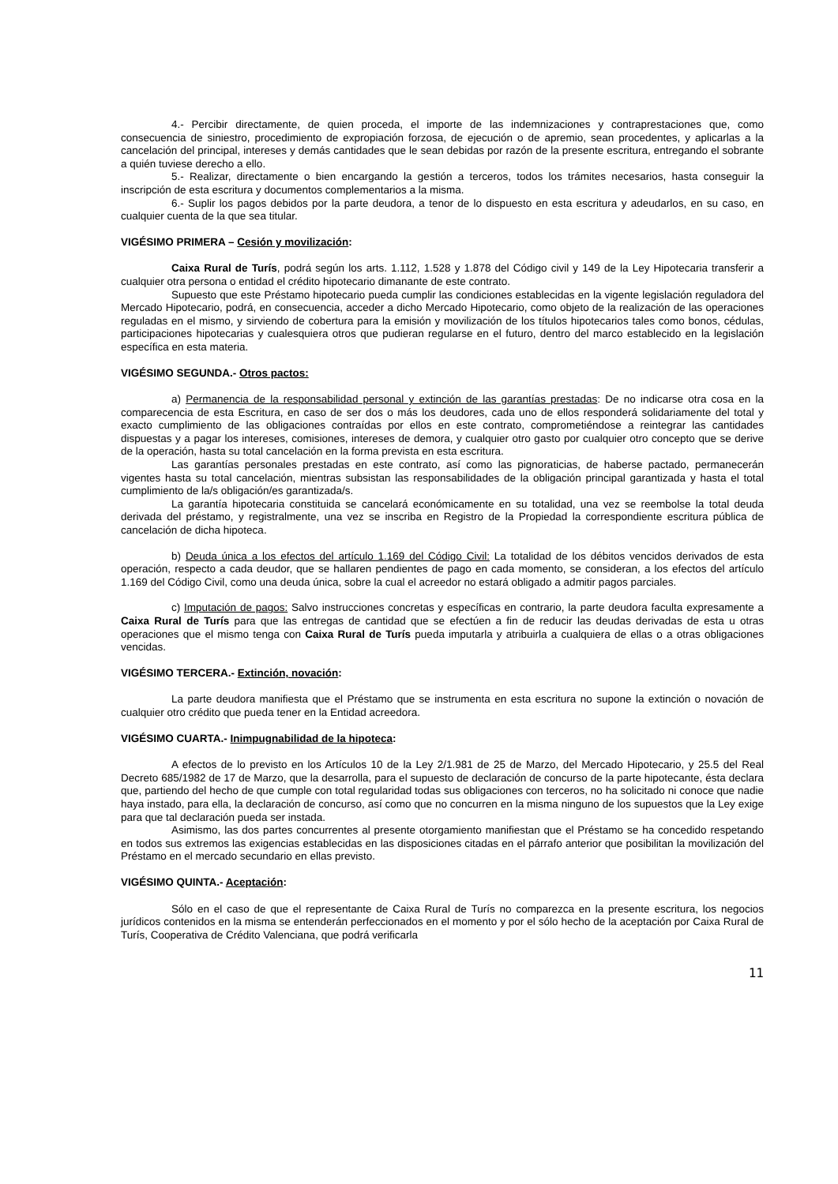4.- Percibir directamente, de quien proceda, el importe de las indemnizaciones y contraprestaciones que, como consecuencia de siniestro, procedimiento de expropiación forzosa, de ejecución o de apremio, sean procedentes, y aplicarlas a la cancelación del principal, intereses y demás cantidades que le sean debidas por razón de la presente escritura, entregando el sobrante a quién tuviese derecho a ello.
5.- Realizar, directamente o bien encargando la gestión a terceros, todos los trámites necesarios, hasta conseguir la inscripción de esta escritura y documentos complementarios a la misma.
6.- Suplir los pagos debidos por la parte deudora, a tenor de lo dispuesto en esta escritura y adeudarlos, en su caso, en cualquier cuenta de la que sea titular.
VIGÉSIMO PRIMERA – Cesión y movilización:
Caixa Rural de Turís, podrá según los arts. 1.112, 1.528 y 1.878 del Código civil y 149 de la Ley Hipotecaria transferir a cualquier otra persona o entidad el crédito hipotecario dimanante de este contrato.
Supuesto que este Préstamo hipotecario pueda cumplir las condiciones establecidas en la vigente legislación reguladora del Mercado Hipotecario, podrá, en consecuencia, acceder a dicho Mercado Hipotecario, como objeto de la realización de las operaciones reguladas en el mismo, y sirviendo de cobertura para la emisión y movilización de los títulos hipotecarios tales como bonos, cédulas, participaciones hipotecarias y cualesquiera otros que pudieran regularse en el futuro, dentro del marco establecido en la legislación específica en esta materia.
VIGÉSIMO SEGUNDA.- Otros pactos:
a) Permanencia de la responsabilidad personal y extinción de las garantías prestadas: De no indicarse otra cosa en la comparecencia de esta Escritura, en caso de ser dos o más los deudores, cada uno de ellos responderá solidariamente del total y exacto cumplimiento de las obligaciones contraídas por ellos en este contrato, comprometiéndose a reintegrar las cantidades dispuestas y a pagar los intereses, comisiones, intereses de demora, y cualquier otro gasto por cualquier otro concepto que se derive de la operación, hasta su total cancelación en la forma prevista en esta escritura.
Las garantías personales prestadas en este contrato, así como las pignoraticias, de haberse pactado, permanecerán vigentes hasta su total cancelación, mientras subsistan las responsabilidades de la obligación principal garantizada y hasta el total cumplimiento de la/s obligación/es garantizada/s.
La garantía hipotecaria constituida se cancelará económicamente en su totalidad, una vez se reembolse la total deuda derivada del préstamo, y registralmente, una vez se inscriba en Registro de la Propiedad la correspondiente escritura pública de cancelación de dicha hipoteca.
b) Deuda única a los efectos del artículo 1.169 del Código Civil: La totalidad de los débitos vencidos derivados de esta operación, respecto a cada deudor, que se hallaren pendientes de pago en cada momento, se consideran, a los efectos del artículo 1.169 del Código Civil, como una deuda única, sobre la cual el acreedor no estará obligado a admitir pagos parciales.
c) Imputación de pagos: Salvo instrucciones concretas y específicas en contrario, la parte deudora faculta expresamente a Caixa Rural de Turís para que las entregas de cantidad que se efectúen a fin de reducir las deudas derivadas de esta u otras operaciones que el mismo tenga con Caixa Rural de Turís pueda imputarla y atribuirla a cualquiera de ellas o a otras obligaciones vencidas.
VIGÉSIMO TERCERA.- Extinción, novación:
La parte deudora manifiesta que el Préstamo que se instrumenta en esta escritura no supone la extinción o novación de cualquier otro crédito que pueda tener en la Entidad acreedora.
VIGÉSIMO CUARTA.- Inimpugnabilidad de la hipoteca:
A efectos de lo previsto en los Artículos 10 de la Ley 2/1.981 de 25 de Marzo, del Mercado Hipotecario, y 25.5 del Real Decreto 685/1982 de 17 de Marzo, que la desarrolla, para el supuesto de declaración de concurso de la parte hipotecante, ésta declara que, partiendo del hecho de que cumple con total regularidad todas sus obligaciones con terceros, no ha solicitado ni conoce que nadie haya instado, para ella, la declaración de concurso, así como que no concurren en la misma ninguno de los supuestos que la Ley exige para que tal declaración pueda ser instada.
Asimismo, las dos partes concurrentes al presente otorgamiento manifiestan que el Préstamo se ha concedido respetando en todos sus extremos las exigencias establecidas en las disposiciones citadas en el párrafo anterior que posibilitan la movilización del Préstamo en el mercado secundario en ellas previsto.
VIGÉSIMO QUINTA.- Aceptación:
Sólo en el caso de que el representante de Caixa Rural de Turís no comparezca en la presente escritura, los negocios jurídicos contenidos en la misma se entenderán perfeccionados en el momento y por el sólo hecho de la aceptación por Caixa Rural de Turís, Cooperativa de Crédito Valenciana, que podrá verificarla
11